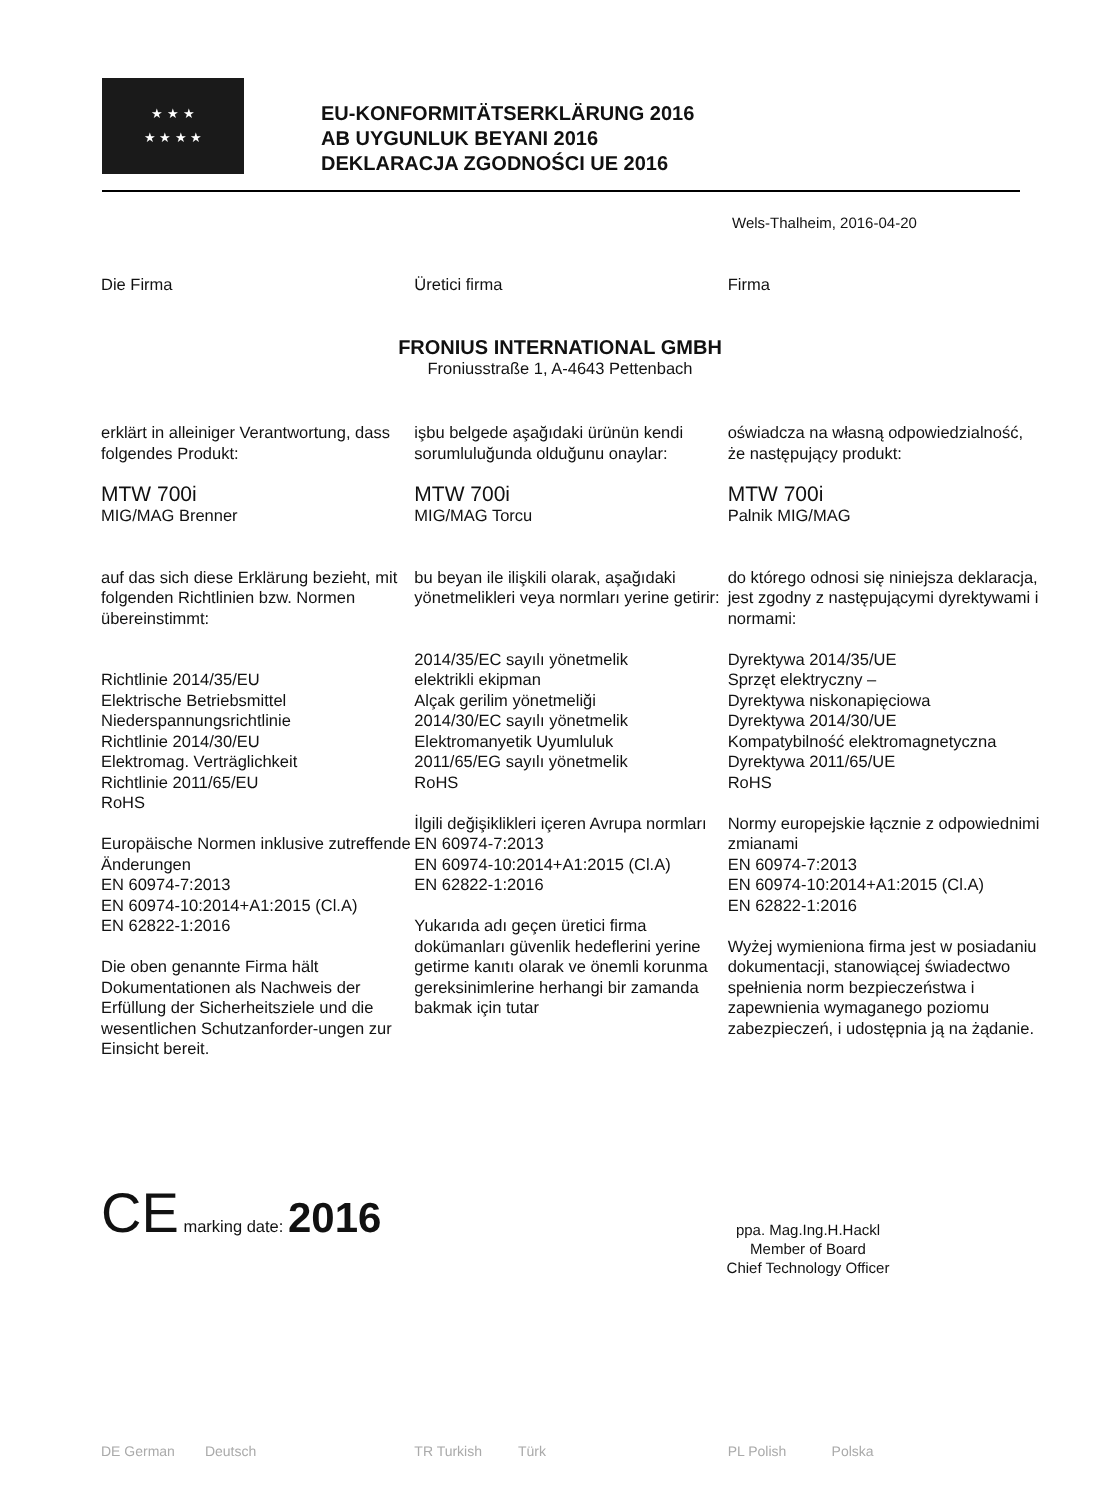★ ★ ★
★ ★ ★ ★
EU-KONFORMITÄTSERKLÄRUNG 2016
AB UYGUNLUK BEYANI 2016
DEKLARACJA ZGODNOŚCI UE 2016
Wels-Thalheim, 2016-04-20
Die Firma Üretici firma Firma
FRONIUS INTERNATIONAL GMBH
Froniusstraße 1, A-4643 Pettenbach
erklärt in alleiniger Verantwortung, dass folgendes Produkt:
MTW 700i
MIG/MAG Brenner
auf das sich diese Erklärung bezieht, mit folgenden Richtlinien bzw. Normen übereinstimmt:
Richtlinie 2014/35/EU
Elektrische Betriebsmittel
Niederspannungsrichtlinie
Richtlinie 2014/30/EU
Elektromag. Verträglichkeit
Richtlinie 2011/65/EU
RoHS
Europäische Normen inklusive zutreffende Änderungen
EN 60974-7:2013
EN 60974-10:2014+A1:2015 (Cl.A)
EN 62822-1:2016
Die oben genannte Firma hält Dokumentationen als Nachweis der Erfüllung der Sicherheitsziele und die wesentlichen Schutzanforder-ungen zur Einsicht bereit.
işbu belgede aşağıdaki ürünün kendi sorumluluğunda olduğunu onaylar:
MTW 700i
MIG/MAG Torcu
bu beyan ile ilişkili olarak, aşağıdaki yönetmelikleri veya normları yerine getirir:
2014/35/EC sayılı yönetmelik
elektrikli ekipman
Alçak gerilim yönetmeliği
2014/30/EC sayılı yönetmelik
Elektromanyetik Uyumluluk
2011/65/EG sayılı yönetmelik
RoHS
İlgili değişiklikleri içeren Avrupa normları
EN 60974-7:2013
EN 60974-10:2014+A1:2015 (Cl.A)
EN 62822-1:2016
Yukarıda adı geçen üretici firma dokümanları güvenlik hedeflerini yerine getirme kanıtı olarak ve önemli korunma gereksinimlerine herhangi bir zamanda bakmak için tutar
oświadcza na własną odpowiedzialność, że następujący produkt:
MTW 700i
Palnik MIG/MAG
do którego odnosi się niniejsza deklaracja, jest zgodny z następującymi dyrektywami i normami:
Dyrektywa 2014/35/UE
Sprzęt elektryczny –
Dyrektywa niskonapięciowa
Dyrektywa 2014/30/UE
Kompatybilność elektromagnetyczna
Dyrektywa 2011/65/UE
RoHS
Normy europejskie łącznie z odpowiednimi zmianami
EN 60974-7:2013
EN 60974-10:2014+A1:2015 (Cl.A)
EN 62822-1:2016
Wyżej wymieniona firma jest w posiadaniu dokumentacji, stanowiącej świadectwo spełnienia norm bezpieczeństwa i zapewnienia wymaganego poziomu zabezpieczeń, i udostępnia ją na żądanie.
CE marking date: 2016
ppa. Mag.Ing.H.Hackl
Member of Board
Chief Technology Officer
DE German Deutsch TR Turkish Türk PL Polish Polska